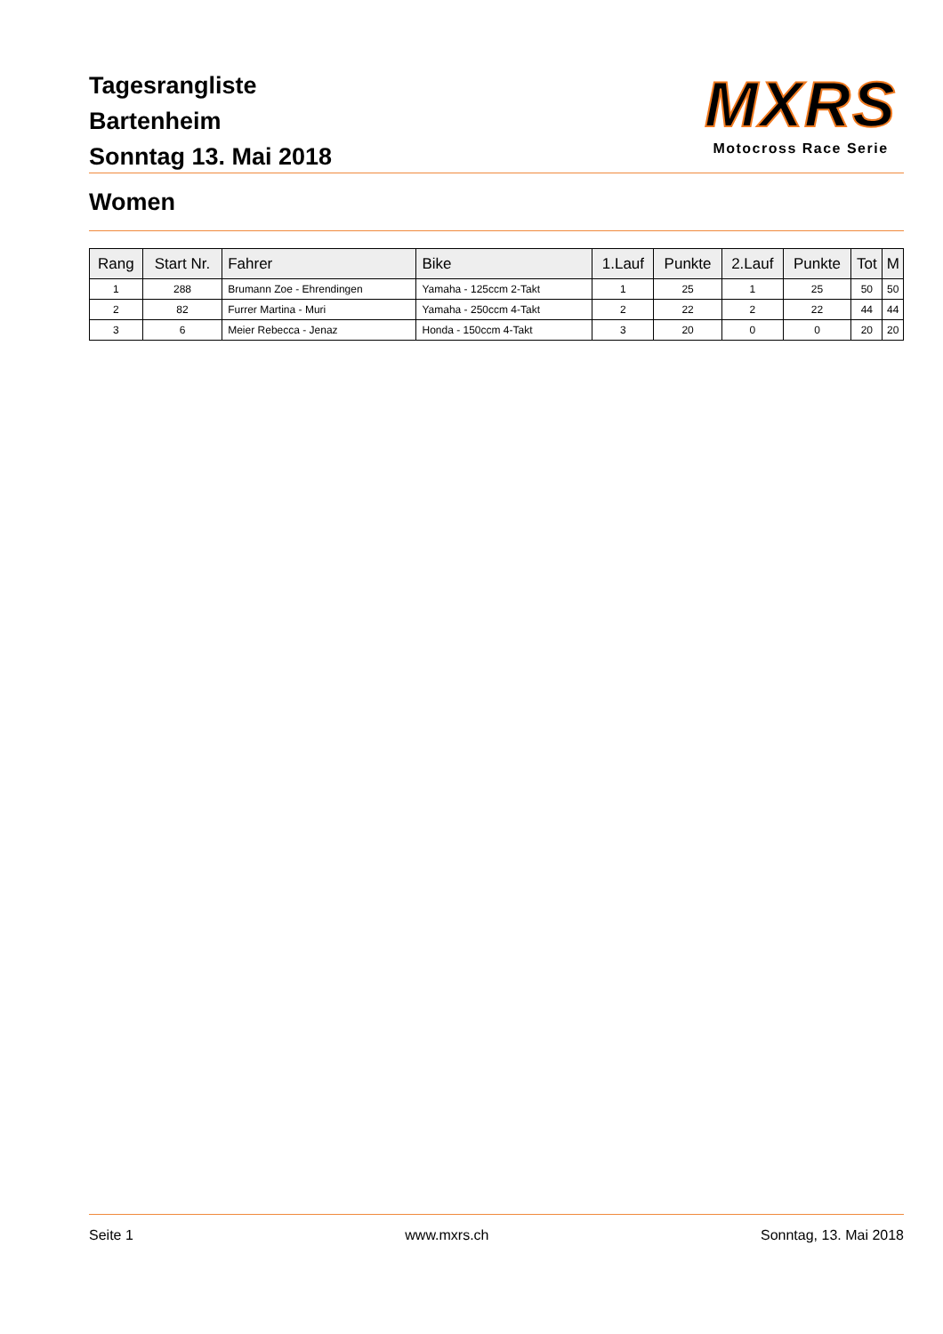Tagesrangliste
Bartenheim
Sonntag 13. Mai 2018
MXRS
Motocross Race Serie
Women
| Rang | Start Nr. | Fahrer | Bike | 1.Lauf | Punkte | 2.Lauf | Punkte | Tot | M |
| --- | --- | --- | --- | --- | --- | --- | --- | --- | --- |
| 1 | 288 | Brumann Zoe - Ehrendingen | Yamaha - 125ccm 2-Takt | 1 | 25 | 1 | 25 | 50 | 50 |
| 2 | 82 | Furrer Martina - Muri | Yamaha - 250ccm 4-Takt | 2 | 22 | 2 | 22 | 44 | 44 |
| 3 | 6 | Meier Rebecca - Jenaz | Honda - 150ccm 4-Takt | 3 | 20 | 0 | 0 | 20 | 20 |
Seite 1 www.mxrs.ch Sonntag, 13. Mai 2018